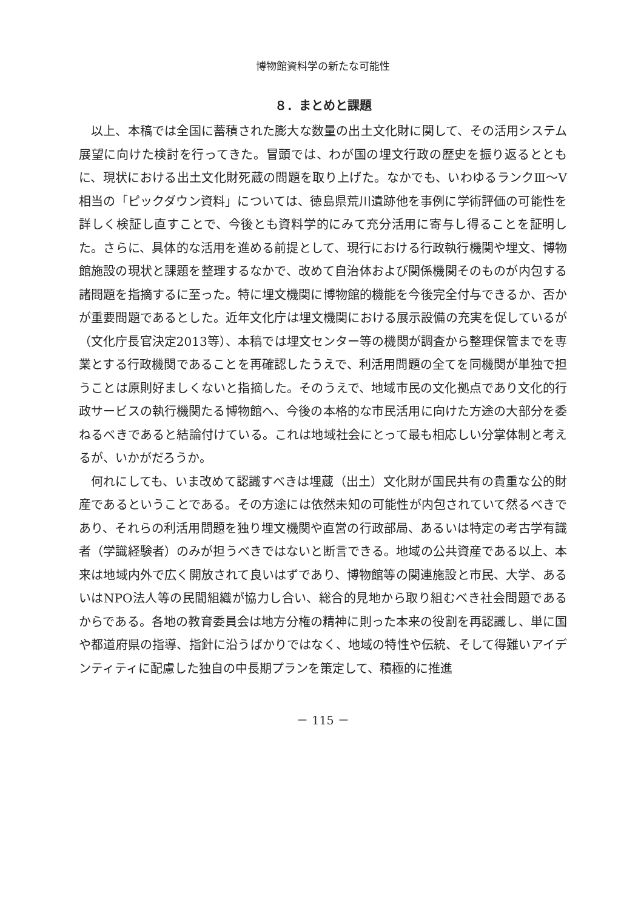博物館資料学の新たな可能性
８．まとめと課題
以上、本稿では全国に蓄積された膨大な数量の出土文化財に関して、その活用システム展望に向けた検討を行ってきた。冒頭では、わが国の埋文行政の歴史を振り返るとともに、現状における出土文化財死蔵の問題を取り上げた。なかでも、いわゆるランクⅢ～Ⅴ相当の「ピックダウン資料」については、徳島県荒川遺跡他を事例に学術評価の可能性を詳しく検証し直すことで、今後とも資料学的にみて充分活用に寄与し得ることを証明した。さらに、具体的な活用を進める前提として、現行における行政執行機関や埋文、博物館施設の現状と課題を整理するなかで、改めて自治体および関係機関そのものが内包する諸問題を指摘するに至った。特に埋文機関に博物館的機能を今後完全付与できるか、否かが重要問題であるとした。近年文化庁は埋文機関における展示設備の充実を促しているが（文化庁長官決定2013等）、本稿では埋文センター等の機関が調査から整理保管までを専業とする行政機関であることを再確認したうえで、利活用問題の全てを同機関が単独で担うことは原則好ましくないと指摘した。そのうえで、地域市民の文化拠点であり文化的行政サービスの執行機関たる博物館へ、今後の本格的な市民活用に向けた方途の大部分を委ねるべきであると結論付けている。これは地域社会にとって最も相応しい分掌体制と考えるが、いかがだろうか。
何れにしても、いま改めて認識すべきは埋蔵（出土）文化財が国民共有の貴重な公的財産であるということである。その方途には依然未知の可能性が内包されていて然るべきであり、それらの利活用問題を独り埋文機関や直営の行政部局、あるいは特定の考古学有識者（学識経験者）のみが担うべきではないと断言できる。地域の公共資産である以上、本来は地域内外で広く開放されて良いはずであり、博物館等の関連施設と市民、大学、あるいはNPO法人等の民間組織が協力し合い、総合的見地から取り組むべき社会問題であるからである。各地の教育委員会は地方分権の精神に則った本来の役割を再認識し、単に国や都道府県の指導、指針に沿うばかりではなく、地域の特性や伝統、そして得難いアイデンティティに配慮した独自の中長期プランを策定して、積極的に推進
－ 115 －